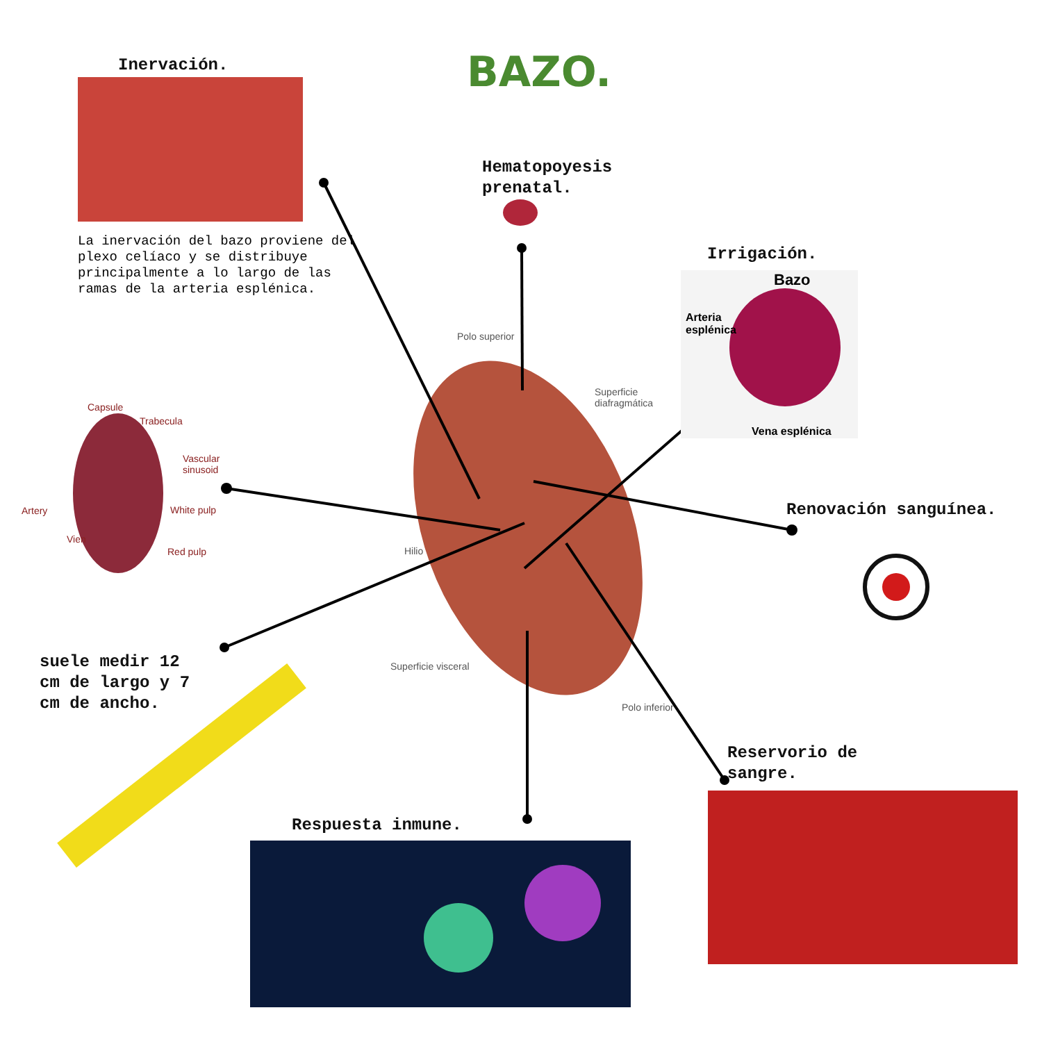BAZO.
Inervación.
La inervación del bazo proviene del plexo celíaco y se distribuye principalmente a lo largo de las ramas de la arteria esplénica.
Hematopoyesis
prenatal.
Irrigación.
Bazo
Arteria
esplénica
Vena esplénica
Polo superior
Superficie
diafragmática
Hilio
Superficie visceral
Polo inferior
Capsule
Trabecula
Vascular
sinusoid
Artery White pulp
Vien
Red pulp
Renovación sanguínea.
suele medir 12
cm de largo y 7
cm de ancho.
Reservorio de
sangre.
Respuesta inmune.